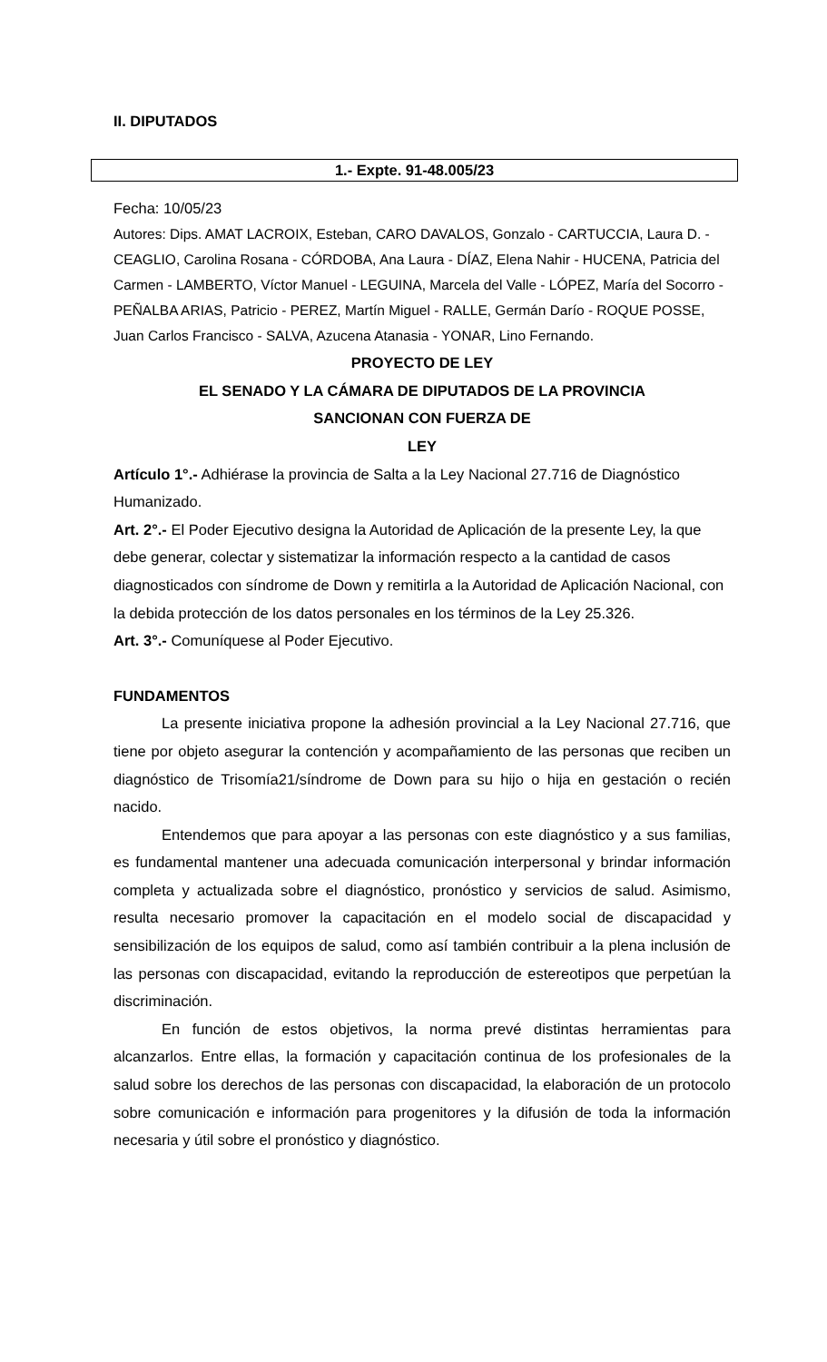II. DIPUTADOS
1.- Expte. 91-48.005/23
Fecha: 10/05/23
Autores: Dips. AMAT LACROIX, Esteban, CARO DAVALOS, Gonzalo - CARTUCCIA, Laura D. - CEAGLIO, Carolina Rosana - CÓRDOBA, Ana Laura - DÍAZ, Elena Nahir - HUCENA, Patricia del Carmen - LAMBERTO, Víctor Manuel - LEGUINA, Marcela del Valle - LÓPEZ, María del Socorro - PEÑALBA ARIAS, Patricio - PEREZ, Martín Miguel - RALLE, Germán Darío - ROQUE POSSE, Juan Carlos Francisco - SALVA, Azucena Atanasia - YONAR, Lino Fernando.
PROYECTO DE LEY
EL SENADO Y LA CÁMARA DE DIPUTADOS DE LA PROVINCIA
SANCIONAN CON FUERZA DE
LEY
Artículo 1°.- Adhiérase la provincia de Salta a la Ley Nacional 27.716 de Diagnóstico Humanizado.
Art. 2°.- El Poder Ejecutivo designa la Autoridad de Aplicación de la presente Ley, la que debe generar, colectar y sistematizar la información respecto a la cantidad de casos diagnosticados con síndrome de Down y remitirla a la Autoridad de Aplicación Nacional, con la debida protección de los datos personales en los términos de la Ley 25.326.
Art. 3°.- Comuníquese al Poder Ejecutivo.
FUNDAMENTOS
La presente iniciativa propone la adhesión provincial a la Ley Nacional 27.716, que tiene por objeto asegurar la contención y acompañamiento de las personas que reciben un diagnóstico de Trisomía21/síndrome de Down para su hijo o hija en gestación o recién nacido.
Entendemos que para apoyar a las personas con este diagnóstico y a sus familias, es fundamental mantener una adecuada comunicación interpersonal y brindar información completa y actualizada sobre el diagnóstico, pronóstico y servicios de salud. Asimismo, resulta necesario promover la capacitación en el modelo social de discapacidad y sensibilización de los equipos de salud, como así también contribuir a la plena inclusión de las personas con discapacidad, evitando la reproducción de estereotipos que perpetúan la discriminación.
En función de estos objetivos, la norma prevé distintas herramientas para alcanzarlos. Entre ellas, la formación y capacitación continua de los profesionales de la salud sobre los derechos de las personas con discapacidad, la elaboración de un protocolo sobre comunicación e información para progenitores y la difusión de toda la información necesaria y útil sobre el pronóstico y diagnóstico.